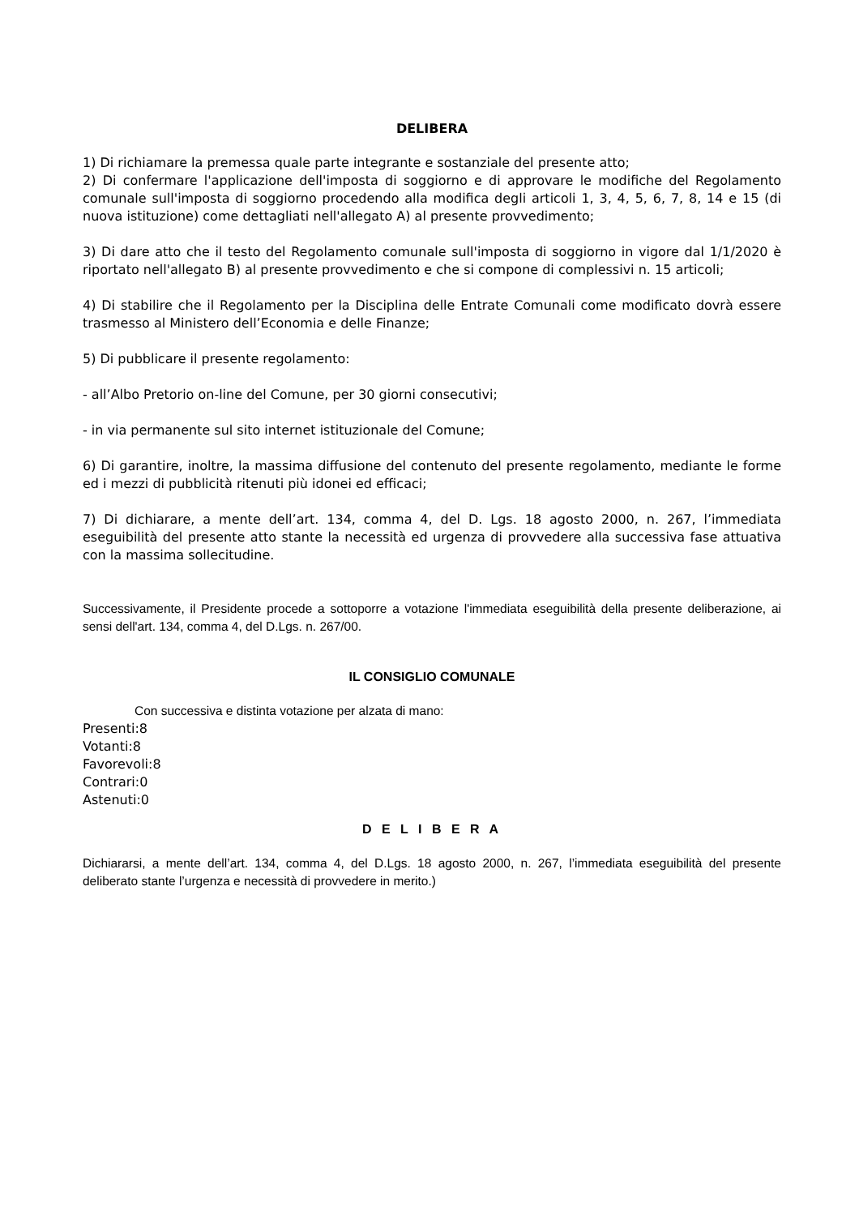DELIBERA
1) Di richiamare la premessa quale parte integrante e sostanziale del presente atto;
2) Di confermare l'applicazione dell'imposta di soggiorno e di approvare le modifiche del Regolamento comunale sull'imposta di soggiorno procedendo alla modifica degli articoli 1, 3, 4, 5, 6, 7, 8, 14 e 15 (di nuova istituzione) come dettagliati nell'allegato A) al presente provvedimento;
3) Di dare atto che il testo del Regolamento comunale sull'imposta di soggiorno in vigore dal 1/1/2020 è riportato nell'allegato B) al presente provvedimento e che si compone di complessivi n. 15 articoli;
4) Di stabilire che il Regolamento per la Disciplina delle Entrate Comunali come modificato dovrà essere trasmesso al Ministero dell’Economia e delle Finanze;
5) Di pubblicare il presente regolamento:
- all’Albo Pretorio on-line del Comune, per 30 giorni consecutivi;
- in via permanente sul sito internet istituzionale del Comune;
6) Di garantire, inoltre, la massima diffusione del contenuto del presente regolamento, mediante le forme ed i mezzi di pubblicità ritenuti più idonei ed efficaci;
7) Di dichiarare, a mente dell’art. 134, comma 4, del D. Lgs. 18 agosto 2000, n. 267, l’immediata eseguibilità del presente atto stante la necessità ed urgenza di provvedere alla successiva fase attuativa con la massima sollecitudine.
Successivamente, il Presidente procede a sottoporre a votazione l'immediata eseguibilità della presente deliberazione, ai sensi dell'art. 134, comma 4, del D.Lgs. n. 267/00.
IL CONSIGLIO COMUNALE
Con successiva e distinta votazione per alzata di mano:
Presenti:8
Votanti:8
Favorevoli:8
Contrari:0
Astenuti:0
D E L I B E R A
Dichiararsi, a mente dell’art. 134, comma 4, del D.Lgs. 18 agosto 2000, n. 267, l’immediata eseguibilità del presente deliberato stante l’urgenza e necessità di provvedere in merito.)